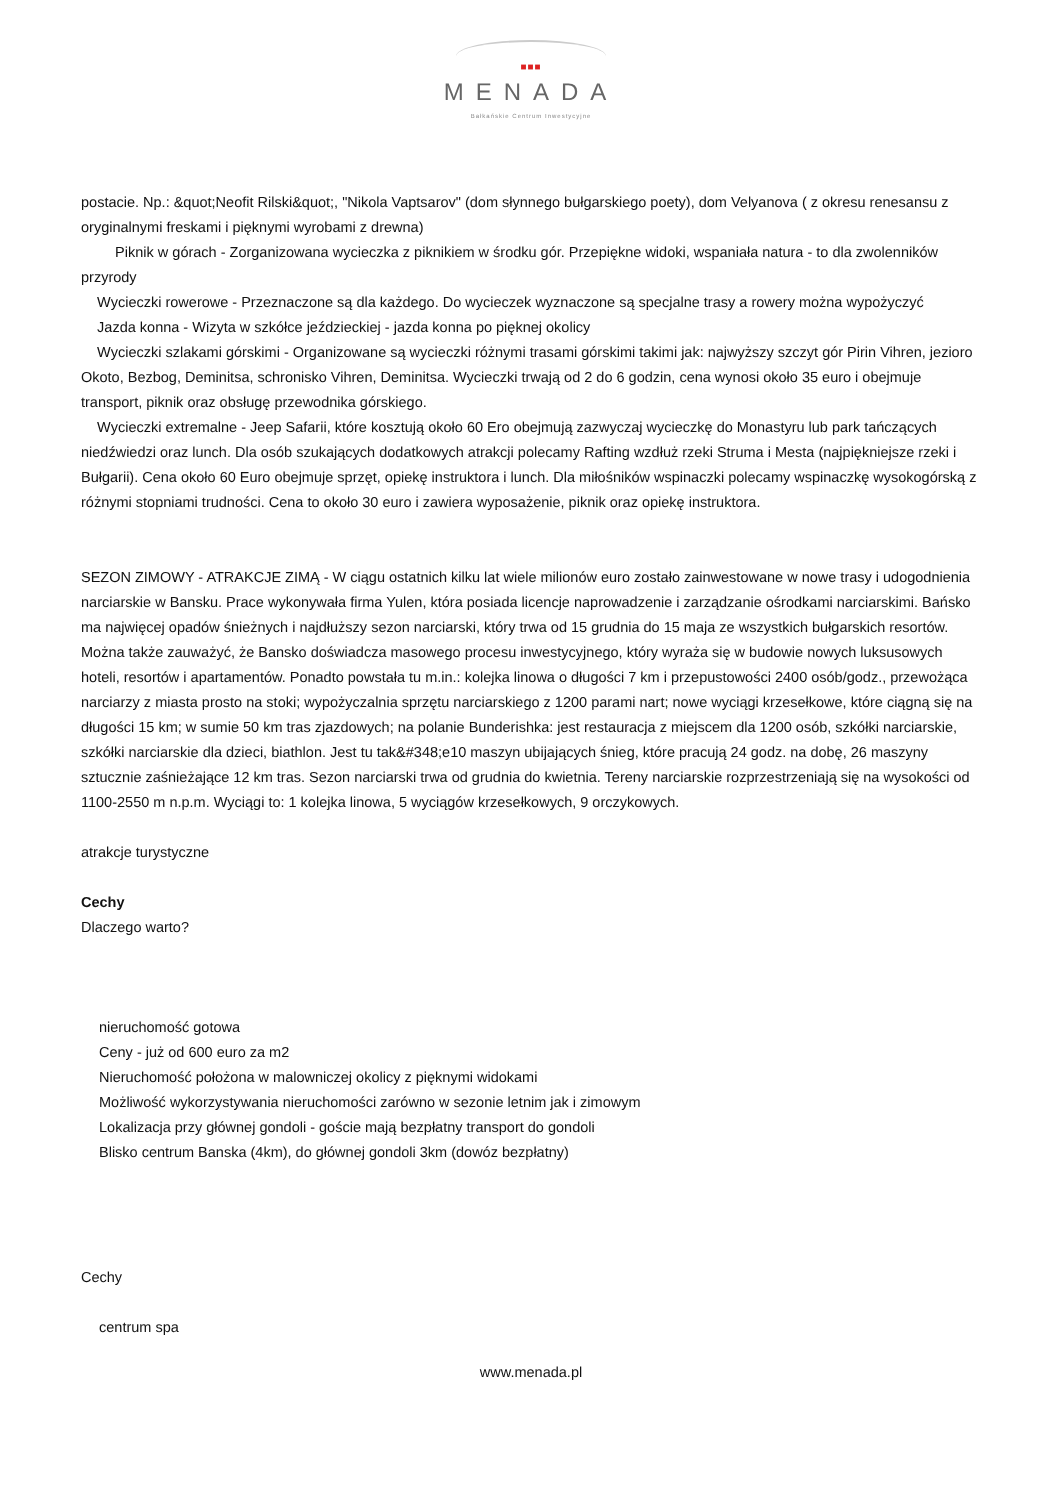■■■
MENADA
Bałkańskie Centrum Inwestycyjne
postacie. Np.: &quot;Neofit Rilski&quot;, "Nikola Vaptsarov" (dom słynnego bułgarskiego poety), dom Velyanova ( z okresu renesansu z oryginalnymi freskami i pięknymi wyrobami z drewna)
Piknik w górach - Zorganizowana wycieczka z piknikiem w środku gór. Przepiękne widoki, wspaniała natura - to dla zwolenników przyrody
Wycieczki rowerowe - Przeznaczone są dla każdego. Do wycieczek wyznaczone są specjalne trasy a rowery można wypożyczyć
Jazda konna - Wizyta w szkółce jeździeckiej - jazda konna po pięknej okolicy
Wycieczki szlakami górskimi - Organizowane są wycieczki różnymi trasami górskimi takimi jak: najwyższy szczyt gór Pirin Vihren, jezioro Okoto, Bezbog, Deminitsa, schronisko Vihren, Deminitsa. Wycieczki trwają od 2 do 6 godzin, cena wynosi około 35 euro i obejmuje transport, piknik oraz obsługę przewodnika górskiego.
Wycieczki extremalne - Jeep Safarii, które kosztują około 60 Ero obejmują zazwyczaj wycieczkę do Monastyru lub park tańczących niedźwiedzi oraz lunch. Dla osób szukających dodatkowych atrakcji polecamy Rafting wzdłuż rzeki Struma i Mesta (najpiękniejsze rzeki i Bułgarii). Cena około 60 Euro obejmuje sprzęt, opiekę instruktora i lunch. Dla miłośników wspinaczki polecamy wspinaczkę wysokogórską z różnymi stopniami trudności. Cena to około 30 euro i zawiera wyposażenie, piknik oraz opiekę instruktora.
SEZON ZIMOWY - ATRAKCJE ZIMĄ - W ciągu ostatnich kilku lat wiele milionów euro zostało zainwestowane w nowe trasy i udogodnienia narciarskie w Bansku. Prace wykonywała firma Yulen, która posiada licencje naprowadzenie i zarządzanie ośrodkami narciarskimi. Bańsko ma najwięcej opadów śnieżnych i najdłuższy sezon narciarski, który trwa od 15 grudnia do 15 maja ze wszystkich bułgarskich resortów. Można także zauważyć, że Bansko doświadcza masowego procesu inwestycyjnego, który wyraża się w budowie nowych luksusowych hoteli, resortów i apartamentów. Ponadto powstała tu m.in.: kolejka linowa o długości 7 km i przepustowości 2400 osób/godz., przewożąca narciarzy z miasta prosto na stoki; wypożyczalnia sprzętu narciarskiego z 1200 parami nart; nowe wyciągi krzesełkowe, które ciągną się na długości 15 km; w sumie 50 km tras zjazdowych; na polanie Bunderishka: jest restauracja z miejscem dla 1200 osób, szkółki narciarskie, szkółki narciarskie dla dzieci, biathlon. Jest tu tak&#348;e10 maszyn ubijających śnieg, które pracują 24 godz. na dobę, 26 maszyny sztucznie zaśnieżające 12 km tras. Sezon narciarski trwa od grudnia do kwietnia. Tereny narciarskie rozprzestrzeniają się na wysokości od 1100-2550 m n.p.m. Wyciągi to: 1 kolejka linowa, 5 wyciągów krzesełkowych, 9 orczykowych.
atrakcje turystyczne
Cechy
Dlaczego warto?
nieruchomość gotowa
Ceny - już od 600 euro za m2
Nieruchomość położona w malowniczej okolicy z pięknymi widokami
Możliwość wykorzystywania nieruchomości zarówno w sezonie letnim jak i zimowym
Lokalizacja przy głównej gondoli - goście mają bezpłatny transport do gondoli
Blisko centrum Banska (4km), do głównej gondoli 3km (dowóz bezpłatny)
Cechy
centrum spa
www.menada.pl